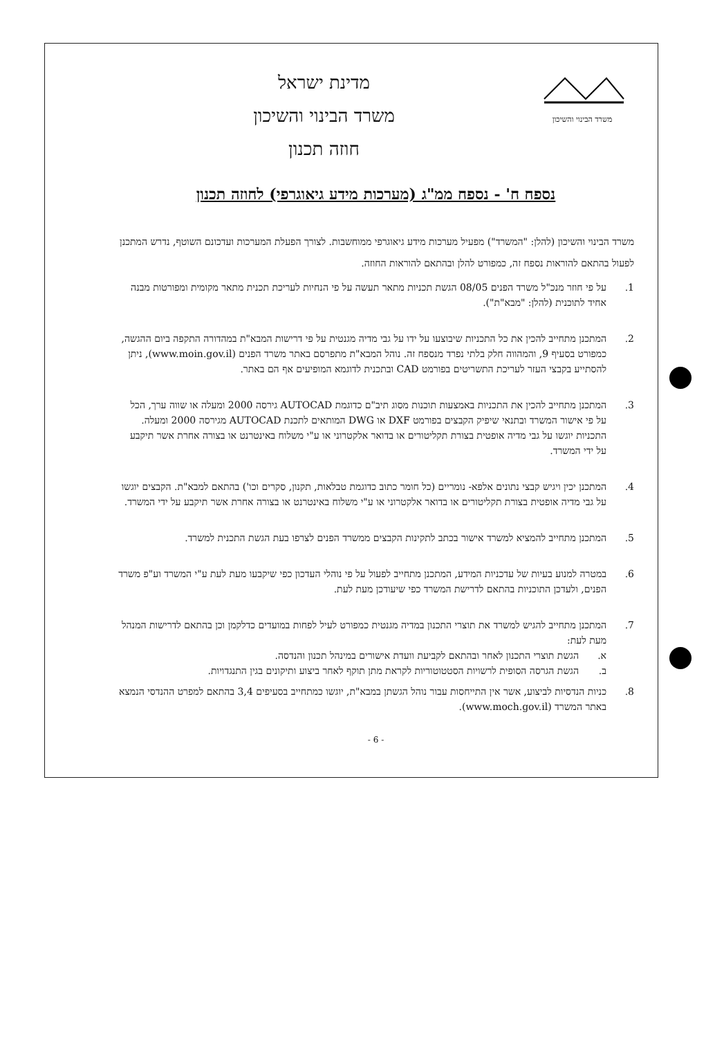משרד הבינוי והשיכון
מדינת ישראל
משרד הבינוי והשיכון
חוזה תכנון
נספח ח' - נספח ממ"ג (מערכות מידע גיאוגרפי) לחוזה תכנון
משרד הבינוי והשיכון (להלן: "המשרד") מפעיל מערכות מידע גיאוגרפי ממוחשבות. לצורך הפעלת המערכות ועדכונם השוטף, נדרש המתכנן לפעול בהתאם להוראות נספח זה, כמפורט להלן ובהתאם להוראות החוזה.
1. על פי חוזר מנכ"ל משרד הפנים 08/05 הגשת תכניות מתאר תעשה על פי הנחיות לעריכת תכנית מתאר מקומית ומפורטות מבנה אחיד לתוכנית (להלן: "מבא"ת").
2. המתכנן מתחייב להכין את כל התכניות שיבוצעו על ידו על גבי מדיה מגנטית על פי דרישות המבא"ת במהדורה התקפה ביום ההגשה, כמפורט בסעיף 9, והמהווה חלק בלתי נפרד מנספח זה. נוהל המבא"ת מתפרסם באתר משרד הפנים (www.moin.gov.il), ניתן להסתייע בקבצי העזר לעריכת התשריטים בפורמט CAD ובתכנית לדוגמא המופיעים אף הם באתר.
3. המתכנן מתחייב להכין את התכניות באמצעות תוכנות מסוג תיב"ם כדוגמת AUTOCAD גירסה 2000 ומעלה או שווה ערך, הכל על פי אישור המשרד ובתנאי שיפיק הקבצים בפורמט DXF או DWG המותאים לתכנת AUTOCAD מגירסה 2000 ומעלה. התכניות יוגשו על גבי מדיה אופטית בצורת תקליטורים או בדואר אלקטרוני או ע"י משלוח באינטרנט או בצורה אחרת אשר תיקבע על ידי המשרד.
4. המתכנן יכין ויגיש קבצי נתונים אלפא- נומריים (כל חומר כתוב כדוגמת טבלאות, תקנון, סקרים וכו') בהתאם למבא"ת. הקבצים יוגשו על גבי מדיה אופטית בצורת תקליטורים או בדואר אלקטרוני או ע"י משלוח באינטרנט או בצורה אחרת אשר תיקבע על ידי המשרד.
5. המתכנן מתחייב להמציא למשרד אישור בכתב לתקינות הקבצים ממשרד הפנים לצרפו בעת הגשת התכנית למשרד.
6. במטרה למנוע בעיות של עדכניות המידע, המתכנן מתחייב לפעול על פי נוהלי העדכון כפי שיקבעו מעת לעת ע"י המשרד וע"פ משרד הפנים, ולעדכן התוכניות בהתאם לדרישת המשרד כפי שיעודכן מעת לעת.
7. המתכנן מתחייב להגיש למשרד את תוצרי התכנון במדיה מגנטית כמפורט לעיל לפחות במועדים כדלקמן וכן בהתאם לדרישות המנהל מעת לעת:
א. הגשת תוצרי התכנון לאחר ובהתאם לקביעת וועדת אישורים במינהל תכנון והנדסה.
ב. הגשת הגרסה הסופית לרשויות הסטטוטוריות לקראת מתן תוקף לאחר ביצוע ותיקונים בגין התנגדויות.
8. כניות הנדסיות לביצוע, אשר אין התייחסות עבור נוהל הגשתן במבא"ת, יוגשו כמתחייב בסעיפים 3,4 בהתאם למפרט ההנדסי הנמצא באתר המשרד (www.moch.gov.il).
- 6 -